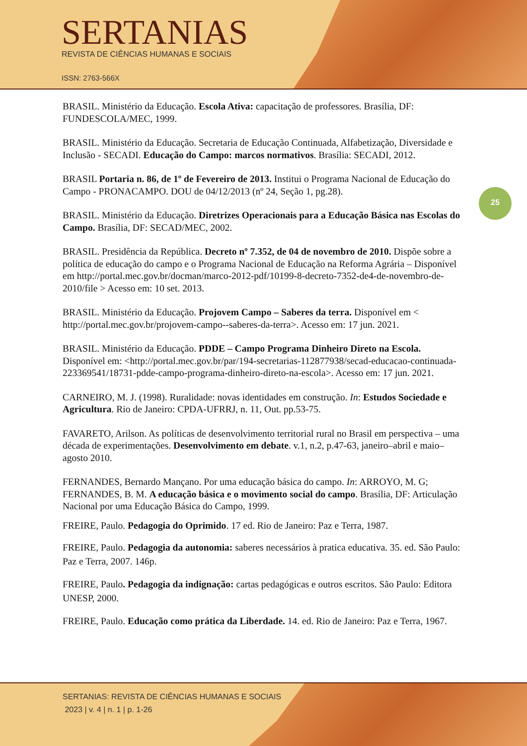SERTANIAS
REVISTA DE CIÊNCIAS HUMANAS E SOCIAIS
ISSN: 2763-566X
25
BRASIL. Ministério da Educação. Escola Ativa: capacitação de professores. Brasília, DF: FUNDESCOLA/MEC, 1999.
BRASIL. Ministério da Educação. Secretaria de Educação Continuada, Alfabetização, Diversidade e Inclusão - SECADI. Educação do Campo: marcos normativos. Brasília: SECADI, 2012.
BRASIL Portaria n. 86, de 1º de Fevereiro de 2013. Institui o Programa Nacional de Educação do Campo - PRONACAMPO. DOU de 04/12/2013 (nº 24, Seção 1, pg.28).
BRASIL. Ministério da Educação. Diretrizes Operacionais para a Educação Básica nas Escolas do Campo. Brasília, DF: SECAD/MEC, 2002.
BRASIL. Presidência da República. Decreto nº 7.352, de 04 de novembro de 2010. Dispõe sobre a política de educação do campo e o Programa Nacional de Educação na Reforma Agrária – Disponível em http://portal.mec.gov.br/docman/marco-2012-pdf/10199-8-decreto-7352-de4-de-novembro-de-2010/file > Acesso em: 10 set. 2013.
BRASIL. Ministério da Educação. Projovem Campo – Saberes da terra. Disponível em < http://portal.mec.gov.br/projovem-campo--saberes-da-terra>. Acesso em: 17 jun. 2021.
BRASIL. Ministério da Educação. PDDE – Campo Programa Dinheiro Direto na Escola. Disponível em: <http://portal.mec.gov.br/par/194-secretarias-112877938/secad-educacao-continuada-223369541/18731-pdde-campo-programa-dinheiro-direto-na-escola>. Acesso em: 17 jun. 2021.
CARNEIRO, M. J. (1998). Ruralidade: novas identidades em construção. In: Estudos Sociedade e Agricultura. Rio de Janeiro: CPDA-UFRRJ, n. 11, Out. pp.53-75.
FAVARETO, Arilson. As políticas de desenvolvimento territorial rural no Brasil em perspectiva – uma década de experimentações. Desenvolvimento em debate. v.1, n.2, p.47-63, janeiro–abril e maio–agosto 2010.
FERNANDES, Bernardo Mançano. Por uma educação básica do campo. In: ARROYO, M. G; FERNANDES, B. M. A educação básica e o movimento social do campo. Brasília, DF: Articulação Nacional por uma Educação Básica do Campo, 1999.
FREIRE, Paulo. Pedagogia do Oprimido. 17 ed. Rio de Janeiro: Paz e Terra, 1987.
FREIRE, Paulo. Pedagogia da autonomia: saberes necessários à pratica educativa. 35. ed. São Paulo: Paz e Terra, 2007. 146p.
FREIRE, Paulo. Pedagogia da indignação: cartas pedagógicas e outros escritos. São Paulo: Editora UNESP, 2000.
FREIRE, Paulo. Educação como prática da Liberdade. 14. ed. Rio de Janeiro: Paz e Terra, 1967.
SERTANIAS: REVISTA DE CIÊNCIAS HUMANAS E SOCIAIS
2023 | v. 4 | n. 1 | p. 1-26